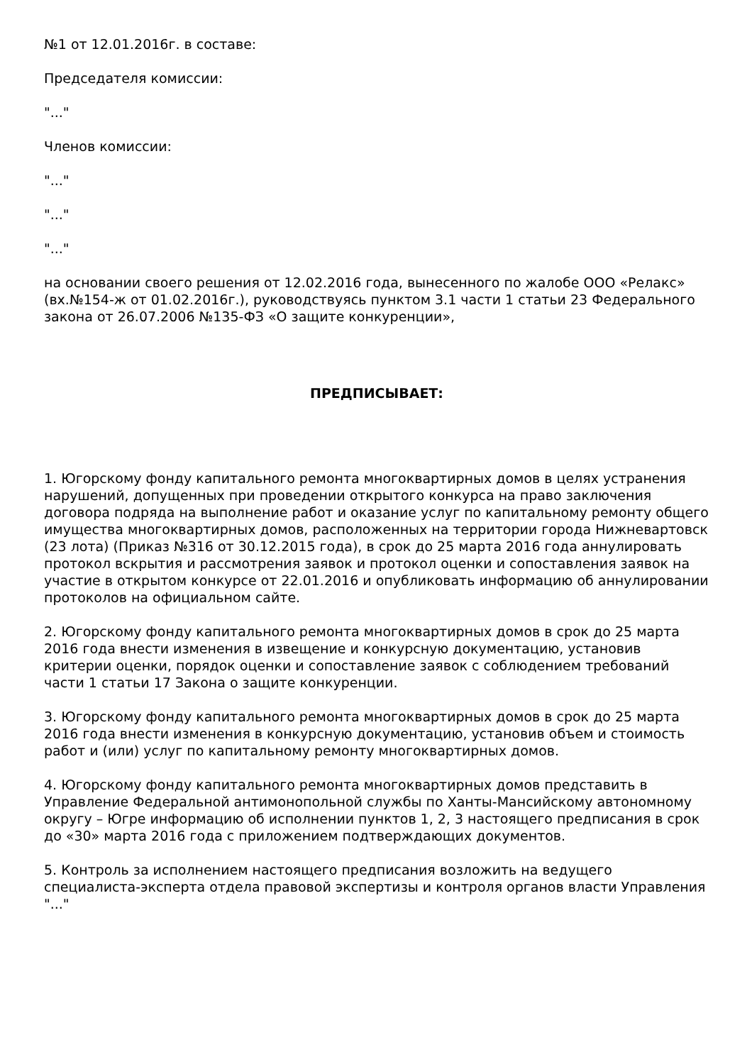№1 от 12.01.2016г. в составе:
Председателя комиссии:
"..."
Членов комиссии:
"..."
"..."
"..."
на основании своего решения от 12.02.2016 года, вынесенного по жалобе ООО «Релакс» (вх.№154-ж от 01.02.2016г.), руководствуясь пунктом 3.1 части 1 статьи 23 Федерального закона от 26.07.2006 №135-ФЗ «О защите конкуренции»,
ПРЕДПИСЫВАЕТ:
1. Югорскому фонду капитального ремонта многоквартирных домов в целях устранения нарушений, допущенных при проведении открытого конкурса на право заключения договора подряда на выполнение работ и оказание услуг по капитальному ремонту общего имущества многоквартирных домов, расположенных на территории города Нижневартовск (23 лота) (Приказ №316 от 30.12.2015 года), в срок до 25 марта 2016 года аннулировать протокол вскрытия и рассмотрения заявок и протокол оценки и сопоставления заявок на участие в открытом конкурсе от 22.01.2016 и опубликовать информацию об аннулировании протоколов на официальном сайте.
2. Югорскому фонду капитального ремонта многоквартирных домов в срок до 25 марта 2016 года внести изменения в извещение и конкурсную документацию, установив критерии оценки, порядок оценки и сопоставление заявок с соблюдением требований части 1 статьи 17 Закона о защите конкуренции.
3. Югорскому фонду капитального ремонта многоквартирных домов в срок до 25 марта 2016 года внести изменения в конкурсную документацию, установив объем и стоимость работ и (или) услуг по капитальному ремонту многоквартирных домов.
4. Югорскому фонду капитального ремонта многоквартирных домов представить в Управление Федеральной антимонопольной службы по Ханты-Мансийскому автономному округу – Югре информацию об исполнении пунктов 1, 2, 3 настоящего предписания в срок до «30» марта 2016 года с приложением подтверждающих документов.
5. Контроль за исполнением настоящего предписания возложить на ведущего специалиста-эксперта отдела правовой экспертизы и контроля органов власти Управления "..."